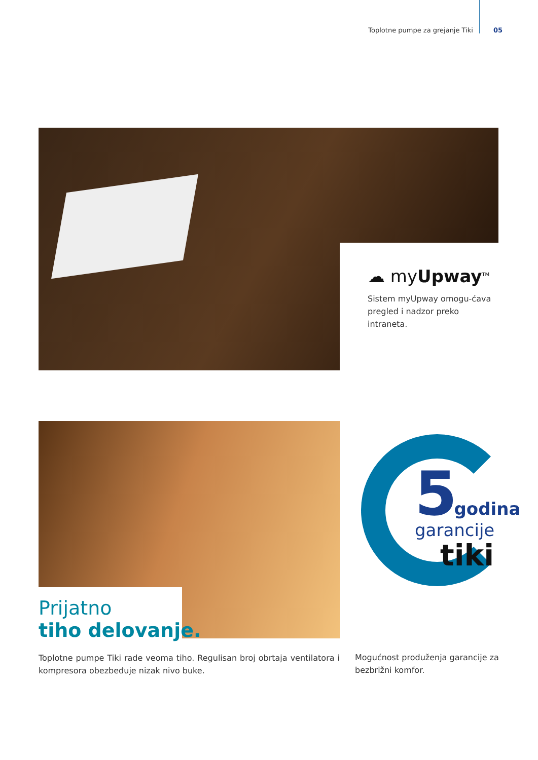Toplotne pumpe za grejanje Tiki 05
☁ myUpway<sup>TM</sup>
Sistem myUpway omogu-ćava pregled i nadzor preko intraneta.
Prijatno
tiho delovanje.
5 godina
garancije
tiki
Toplotne pumpe Tiki rade veoma tiho. Regulisan broj obrtaja ventilatora i kompresora obezbeđuje nizak nivo buke.
Mogućnost produženja garancije za bezbrižni komfor.